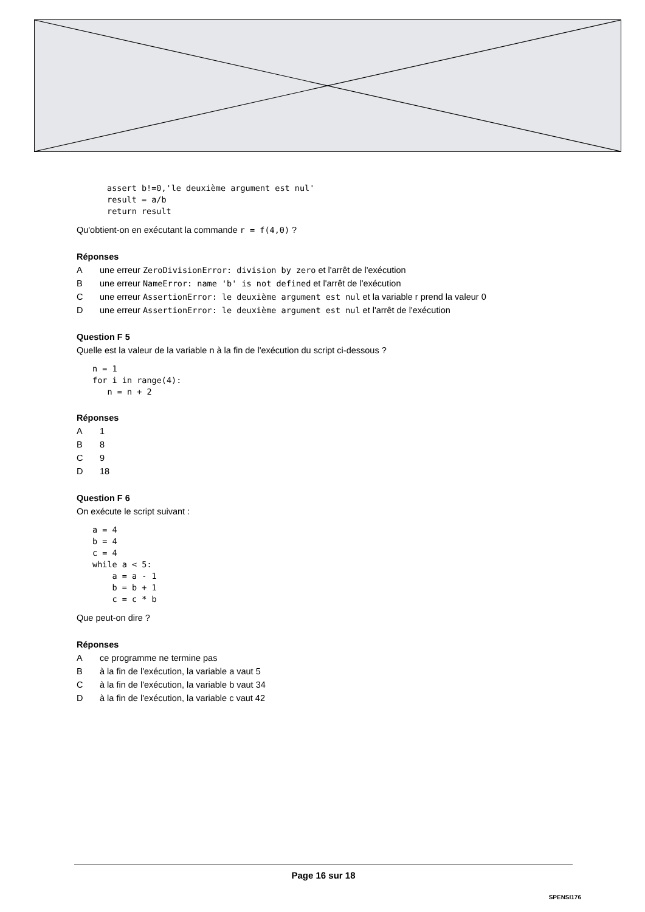assert b!=0,'le deuxième argument est nul'
result = a/b
return result
Qu'obtient-on en exécutant la commande r = f(4,0) ?
Réponses
Aune erreur ZeroDivisionError: division by zero et l'arrêt de l'exécution
Bune erreur NameError: name 'b' is not defined et l'arrêt de l'exécution
Cune erreur AssertionError: le deuxième argument est nul et la variable r prend la valeur 0
Dune erreur AssertionError: le deuxième argument est nul et l'arrêt de l'exécution
Question F 5
Quelle est la valeur de la variable n à la fin de l'exécution du script ci-dessous ?
n = 1
for i in range(4):
   n = n + 2
Réponses
A 1
B 8
C 9
D 18
Question F 6
On exécute le script suivant :
a = 4
b = 4
c = 4
while a < 5:
    a = a - 1
    b = b + 1
    c = c * b
Que peut-on dire ?
Réponses
Ace programme ne termine pas
Bà la fin de l'exécution, la variable a vaut 5
Cà la fin de l'exécution, la variable b vaut 34
Dà la fin de l'exécution, la variable c vaut 42
Page 16 sur 18
SPENSI176